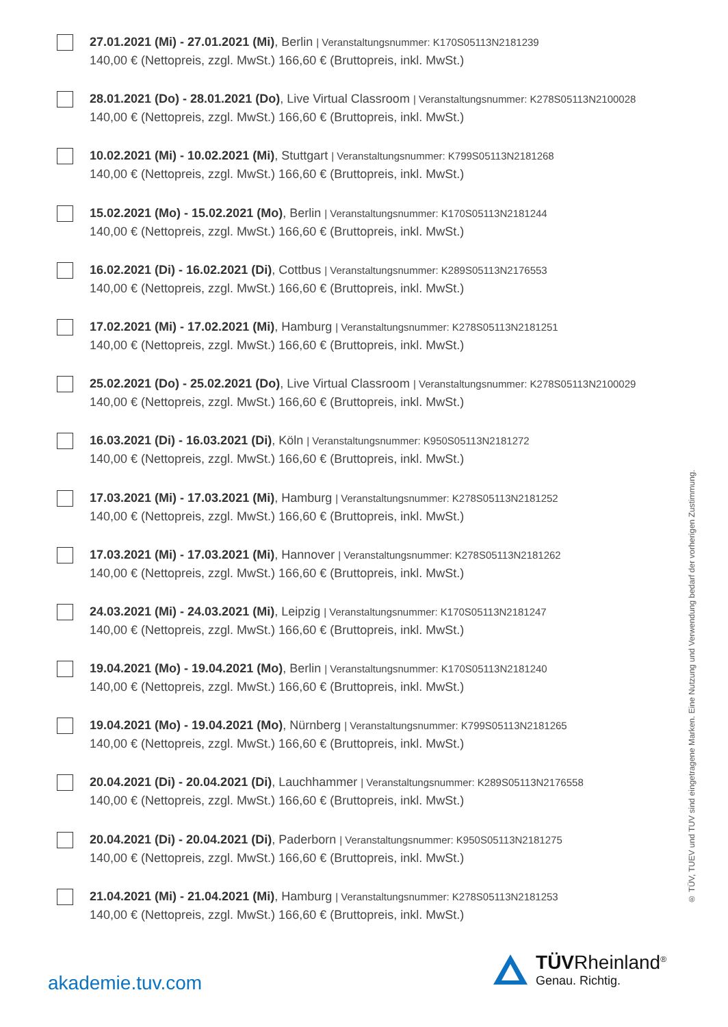27.01.2021 (Mi) - 27.01.2021 (Mi), Berlin | Veranstaltungsnummer: K170S05113N2181239
140,00 € (Nettopreis, zzgl. MwSt.) 166,60 € (Bruttopreis, inkl. MwSt.)
28.01.2021 (Do) - 28.01.2021 (Do), Live Virtual Classroom | Veranstaltungsnummer: K278S05113N2100028
140,00 € (Nettopreis, zzgl. MwSt.) 166,60 € (Bruttopreis, inkl. MwSt.)
10.02.2021 (Mi) - 10.02.2021 (Mi), Stuttgart | Veranstaltungsnummer: K799S05113N2181268
140,00 € (Nettopreis, zzgl. MwSt.) 166,60 € (Bruttopreis, inkl. MwSt.)
15.02.2021 (Mo) - 15.02.2021 (Mo), Berlin | Veranstaltungsnummer: K170S05113N2181244
140,00 € (Nettopreis, zzgl. MwSt.) 166,60 € (Bruttopreis, inkl. MwSt.)
16.02.2021 (Di) - 16.02.2021 (Di), Cottbus | Veranstaltungsnummer: K289S05113N2176553
140,00 € (Nettopreis, zzgl. MwSt.) 166,60 € (Bruttopreis, inkl. MwSt.)
17.02.2021 (Mi) - 17.02.2021 (Mi), Hamburg | Veranstaltungsnummer: K278S05113N2181251
140,00 € (Nettopreis, zzgl. MwSt.) 166,60 € (Bruttopreis, inkl. MwSt.)
25.02.2021 (Do) - 25.02.2021 (Do), Live Virtual Classroom | Veranstaltungsnummer: K278S05113N2100029
140,00 € (Nettopreis, zzgl. MwSt.) 166,60 € (Bruttopreis, inkl. MwSt.)
16.03.2021 (Di) - 16.03.2021 (Di), Köln | Veranstaltungsnummer: K950S05113N2181272
140,00 € (Nettopreis, zzgl. MwSt.) 166,60 € (Bruttopreis, inkl. MwSt.)
17.03.2021 (Mi) - 17.03.2021 (Mi), Hamburg | Veranstaltungsnummer: K278S05113N2181252
140,00 € (Nettopreis, zzgl. MwSt.) 166,60 € (Bruttopreis, inkl. MwSt.)
17.03.2021 (Mi) - 17.03.2021 (Mi), Hannover | Veranstaltungsnummer: K278S05113N2181262
140,00 € (Nettopreis, zzgl. MwSt.) 166,60 € (Bruttopreis, inkl. MwSt.)
24.03.2021 (Mi) - 24.03.2021 (Mi), Leipzig | Veranstaltungsnummer: K170S05113N2181247
140,00 € (Nettopreis, zzgl. MwSt.) 166,60 € (Bruttopreis, inkl. MwSt.)
19.04.2021 (Mo) - 19.04.2021 (Mo), Berlin | Veranstaltungsnummer: K170S05113N2181240
140,00 € (Nettopreis, zzgl. MwSt.) 166,60 € (Bruttopreis, inkl. MwSt.)
19.04.2021 (Mo) - 19.04.2021 (Mo), Nürnberg | Veranstaltungsnummer: K799S05113N2181265
140,00 € (Nettopreis, zzgl. MwSt.) 166,60 € (Bruttopreis, inkl. MwSt.)
20.04.2021 (Di) - 20.04.2021 (Di), Lauchhammer | Veranstaltungsnummer: K289S05113N2176558
140,00 € (Nettopreis, zzgl. MwSt.) 166,60 € (Bruttopreis, inkl. MwSt.)
20.04.2021 (Di) - 20.04.2021 (Di), Paderborn | Veranstaltungsnummer: K950S05113N2181275
140,00 € (Nettopreis, zzgl. MwSt.) 166,60 € (Bruttopreis, inkl. MwSt.)
21.04.2021 (Mi) - 21.04.2021 (Mi), Hamburg | Veranstaltungsnummer: K278S05113N2181253
140,00 € (Nettopreis, zzgl. MwSt.) 166,60 € (Bruttopreis, inkl. MwSt.)
® TÜV, TUEV und TUV sind eingetragene Marken. Eine Nutzung und Verwendung bedarf der vorherigen Zustimmung.
akademie.tuv.com
TÜVRheinland<sup>®</sup>
Genau. Richtig.